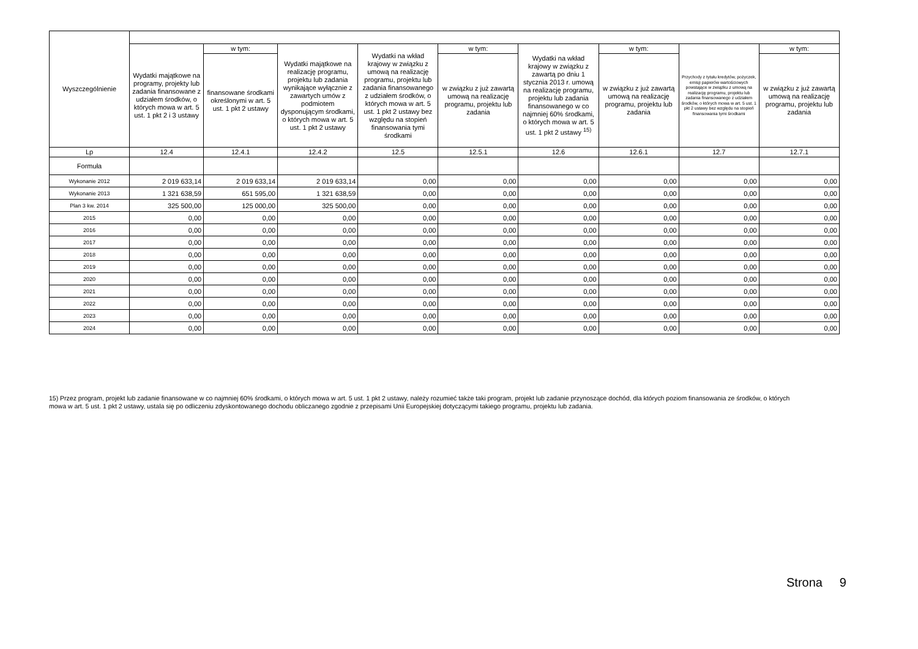| Wyszczególnienie | | | | | | | | | |
| --- | --- | --- | --- | --- | --- | --- | --- | --- | --- |
| | Wydatki majątkowe na programy, projekty lub zadania finansowane z udziałem środków, o których mowa w art. 5 ust. 1 pkt 2 i 3 ustawy | w tym: | Wydatki majątkowe na realizację programu, projektu lub zadania wynikające wyłącznie z zawartych umów z podmiotem dysponującym środkami, o których mowa w art. 5 ust. 1 pkt 2 ustawy | Wydatki na wkład krajowy w związku z umową na realizację programu, projektu lub zadania finansowanego z udziałem środków, o których mowa w art. 5 ust. 1 pkt 2 ustawy bez względu na stopień finansowania tymi środkami | w tym: | Wydatki na wkład krajowy w związku z zawartą po dniu 1 stycznia 2013 r. umową na realizację programu, projektu lub zadania finansowanego w co najmniej 60% środkami, o których mowa w art. 5 ust. 1 pkt 2 ustawy <sup>15)</sup> | w tym: | Przychody z tytułu kredytów, pożyczek, emisji papierów wartościowych powstające w związku z umową na realizację programu, projektu lub zadania finansowanego z udziałem środków, o których mowa w art. 5 ust. 1 pkt 2 ustawy bez względu na stopień finansowania tymi środkami | w tym: |
| | | finansowane środkami określonymi w art. 5 ust. 1 pkt 2 ustawy | | | w związku z już zawartą umową na realizację programu, projektu lub zadania | | w związku z już zawartą umową na realizację programu, projektu lub zadania | | w związku z już zawartą umową na realizację programu, projektu lub zadania |
| Lp | 12.4 | 12.4.1 | 12.4.2 | 12.5 | 12.5.1 | 12.6 | 12.6.1 | 12.7 | 12.7.1 |
| Formuła | | | | | | | | | |
| Wykonanie 2012 | 2 019 633,14 | 2 019 633,14 | 2 019 633,14 | 0,00 | 0,00 | 0,00 | 0,00 | 0,00 | 0,00 |
| Wykonanie 2013 | 1 321 638,59 | 651 595,00 | 1 321 638,59 | 0,00 | 0,00 | 0,00 | 0,00 | 0,00 | 0,00 |
| Plan 3 kw. 2014 | 325 500,00 | 125 000,00 | 325 500,00 | 0,00 | 0,00 | 0,00 | 0,00 | 0,00 | 0,00 |
| 2015 | 0,00 | 0,00 | 0,00 | 0,00 | 0,00 | 0,00 | 0,00 | 0,00 | 0,00 |
| 2016 | 0,00 | 0,00 | 0,00 | 0,00 | 0,00 | 0,00 | 0,00 | 0,00 | 0,00 |
| 2017 | 0,00 | 0,00 | 0,00 | 0,00 | 0,00 | 0,00 | 0,00 | 0,00 | 0,00 |
| 2018 | 0,00 | 0,00 | 0,00 | 0,00 | 0,00 | 0,00 | 0,00 | 0,00 | 0,00 |
| 2019 | 0,00 | 0,00 | 0,00 | 0,00 | 0,00 | 0,00 | 0,00 | 0,00 | 0,00 |
| 2020 | 0,00 | 0,00 | 0,00 | 0,00 | 0,00 | 0,00 | 0,00 | 0,00 | 0,00 |
| 2021 | 0,00 | 0,00 | 0,00 | 0,00 | 0,00 | 0,00 | 0,00 | 0,00 | 0,00 |
| 2022 | 0,00 | 0,00 | 0,00 | 0,00 | 0,00 | 0,00 | 0,00 | 0,00 | 0,00 |
| 2023 | 0,00 | 0,00 | 0,00 | 0,00 | 0,00 | 0,00 | 0,00 | 0,00 | 0,00 |
| 2024 | 0,00 | 0,00 | 0,00 | 0,00 | 0,00 | 0,00 | 0,00 | 0,00 | 0,00 |
15) Przez program, projekt lub zadanie finansowane w co najmniej 60% środkami, o których mowa w art. 5 ust. 1 pkt 2 ustawy, należy rozumieć także taki program, projekt lub zadanie przynoszące dochód, dla których poziom finansowania ze środków, o których mowa w art. 5 ust. 1 pkt 2 ustawy, ustala się po odliczeniu zdyskontowanego dochodu obliczanego zgodnie z przepisami Unii Europejskiej dotyczącymi takiego programu, projektu lub zadania.
Strona 9